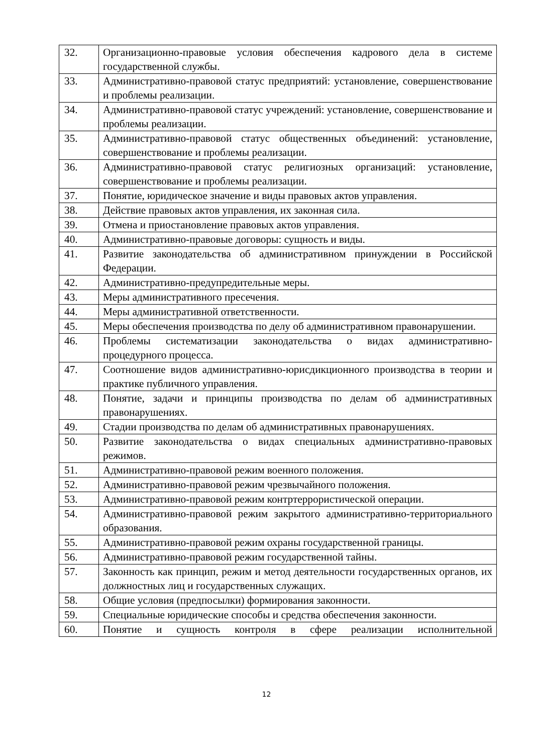| 32. | Организационно-правовые условия обеспечения кадрового дела в системе государственной службы. |
| 33. | Административно-правовой статус предприятий: установление, совершенствование и проблемы реализации. |
| 34. | Административно-правовой статус учреждений: установление, совершенствование и проблемы реализации. |
| 35. | Административно-правовой статус общественных объединений: установление, совершенствование и проблемы реализации. |
| 36. | Административно-правовой статус религиозных организаций: установление, совершенствование и проблемы реализации. |
| 37. | Понятие, юридическое значение и виды правовых актов управления. |
| 38. | Действие правовых актов управления, их законная сила. |
| 39. | Отмена и приостановление правовых актов управления. |
| 40. | Административно-правовые договоры: сущность и виды. |
| 41. | Развитие законодательства об административном принуждении в Российской Федерации. |
| 42. | Административно-предупредительные меры. |
| 43. | Меры административного пресечения. |
| 44. | Меры административной ответственности. |
| 45. | Меры обеспечения производства по делу об административном правонарушении. |
| 46. | Проблемы систематизации законодательства о видах административно-процедурного процесса. |
| 47. | Соотношение видов административно-юрисдикционного производства в теории и практике публичного управления. |
| 48. | Понятие, задачи и принципы производства по делам об административных правонарушениях. |
| 49. | Стадии производства по делам об административных правонарушениях. |
| 50. | Развитие законодательства о видах специальных административно-правовых режимов. |
| 51. | Административно-правовой режим военного положения. |
| 52. | Административно-правовой режим чрезвычайного положения. |
| 53. | Административно-правовой режим контртеррористической операции. |
| 54. | Административно-правовой режим закрытого административно-территориального образования. |
| 55. | Административно-правовой режим охраны государственной границы. |
| 56. | Административно-правовой режим государственной тайны. |
| 57. | Законность как принцип, режим и метод деятельности государственных органов, их должностных лиц и государственных служащих. |
| 58. | Общие условия (предпосылки) формирования законности. |
| 59. | Специальные юридические способы и средства обеспечения законности. |
| 60. | Понятие и сущность контроля в сфере реализации исполнительной |
12